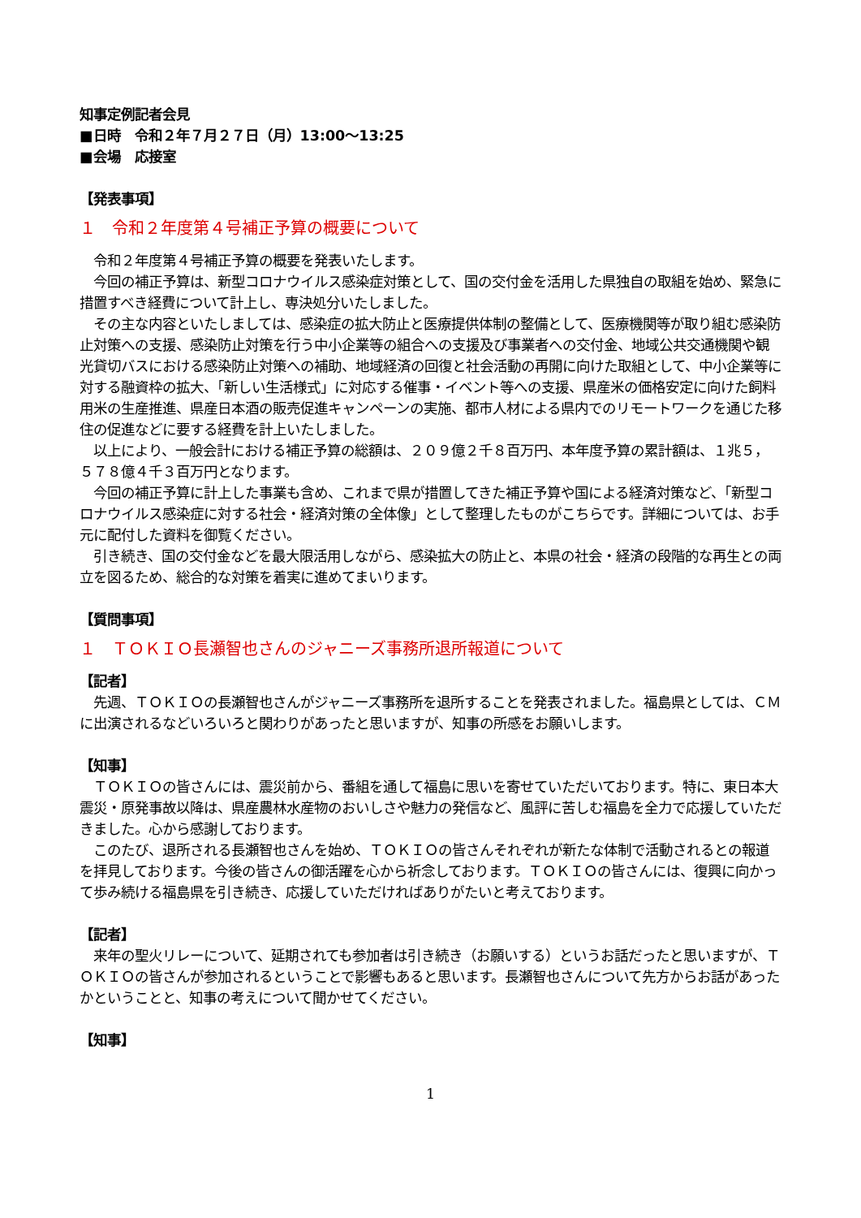知事定例記者会見
■日時　令和２年７月２７日（月）13:00～13:25
■会場　応接室
【発表事項】
１　令和２年度第４号補正予算の概要について
　令和２年度第４号補正予算の概要を発表いたします。
　今回の補正予算は、新型コロナウイルス感染症対策として、国の交付金を活用した県独自の取組を始め、緊急に措置すべき経費について計上し、専決処分いたしました。
　その主な内容といたしましては、感染症の拡大防止と医療提供体制の整備として、医療機関等が取り組む感染防止対策への支援、感染防止対策を行う中小企業等の組合への支援及び事業者への交付金、地域公共交通機関や観光貸切バスにおける感染防止対策への補助、地域経済の回復と社会活動の再開に向けた取組として、中小企業等に対する融資枠の拡大、「新しい生活様式」に対応する催事・イベント等への支援、県産米の価格安定に向けた飼料用米の生産推進、県産日本酒の販売促進キャンペーンの実施、都市人材による県内でのリモートワークを通じた移住の促進などに要する経費を計上いたしました。
　以上により、一般会計における補正予算の総額は、２０９億２千８百万円、本年度予算の累計額は、１兆５，５７８億４千３百万円となります。
　今回の補正予算に計上した事業も含め、これまで県が措置してきた補正予算や国による経済対策など、「新型コロナウイルス感染症に対する社会・経済対策の全体像」として整理したものがこちらです。詳細については、お手元に配付した資料を御覧ください。
　引き続き、国の交付金などを最大限活用しながら、感染拡大の防止と、本県の社会・経済の段階的な再生との両立を図るため、総合的な対策を着実に進めてまいります。
【質問事項】
１　ＴＯＫＩＯ長瀬智也さんのジャニーズ事務所退所報道について
【記者】
　先週、ＴＯＫＩＯの長瀬智也さんがジャニーズ事務所を退所することを発表されました。福島県としては、ＣＭに出演されるなどいろいろと関わりがあったと思いますが、知事の所感をお願いします。
【知事】
　ＴＯＫＩＯの皆さんには、震災前から、番組を通して福島に思いを寄せていただいております。特に、東日本大震災・原発事故以降は、県産農林水産物のおいしさや魅力の発信など、風評に苦しむ福島を全力で応援していただきました。心から感謝しております。
　このたび、退所される長瀬智也さんを始め、ＴＯＫＩＯの皆さんそれぞれが新たな体制で活動されるとの報道を拝見しております。今後の皆さんの御活躍を心から祈念しております。ＴＯＫＩＯの皆さんには、復興に向かって歩み続ける福島県を引き続き、応援していただければありがたいと考えております。
【記者】
　来年の聖火リレーについて、延期されても参加者は引き続き（お願いする）というお話だったと思いますが、ＴＯＫＩＯの皆さんが参加されるということで影響もあると思います。長瀬智也さんについて先方からお話があったかということと、知事の考えについて聞かせてください。
【知事】
1